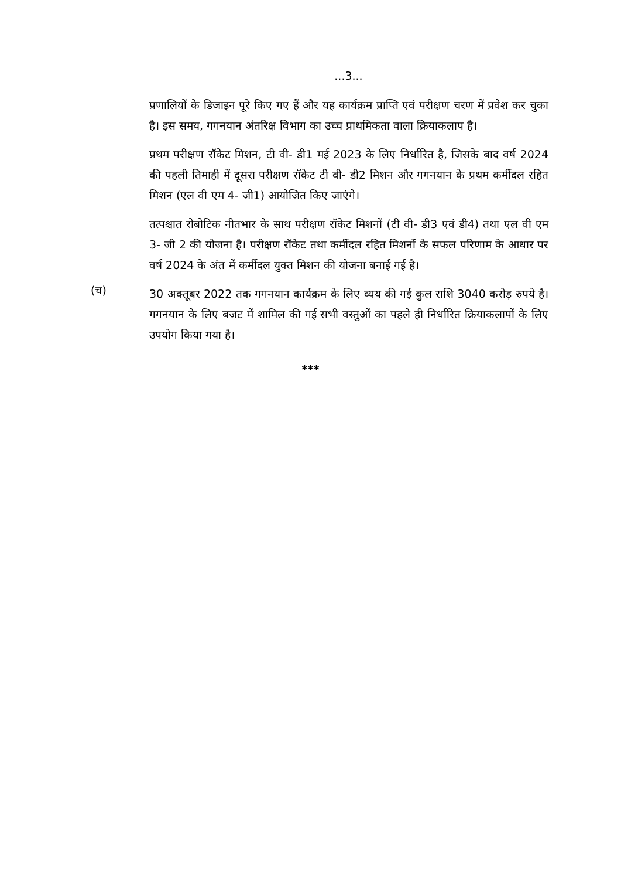...3...
प्रणालियों के डिजाइन पूरे किए गए हैं और यह कार्यक्रम प्राप्ति एवं परीक्षण चरण में प्रवेश कर चुका है। इस समय, गगनयान अंतरिक्ष विभाग का उच्च प्राथमिकता वाला क्रियाकलाप है।
प्रथम परीक्षण रॉकेट मिशन, टी वी- डी1 मई 2023 के लिए निर्धारित है, जिसके बाद वर्ष 2024 की पहली तिमाही में दूसरा परीक्षण रॉकेट टी वी- डी2 मिशन और गगनयान के प्रथम कर्मीदल रहित मिशन (एल वी एम 4- जी1) आयोजित किए जाएंगे।
तत्पश्चात रोबोटिक नीतभार के साथ परीक्षण रॉकेट मिशनों (टी वी- डी3 एवं डी4) तथा एल वी एम 3- जी 2 की योजना है। परीक्षण रॉकेट तथा कर्मीदल रहित मिशनों के सफल परिणाम के आधार पर वर्ष 2024 के अंत में कर्मीदल युक्त मिशन की योजना बनाई गई है।
(च)
30 अक्तूबर 2022 तक गगनयान कार्यक्रम के लिए व्यय की गई कुल राशि 3040 करोड़ रुपये है। गगनयान के लिए बजट में शामिल की गई सभी वस्तुओं का पहले ही निर्धारित क्रियाकलापों के लिए उपयोग किया गया है।
***